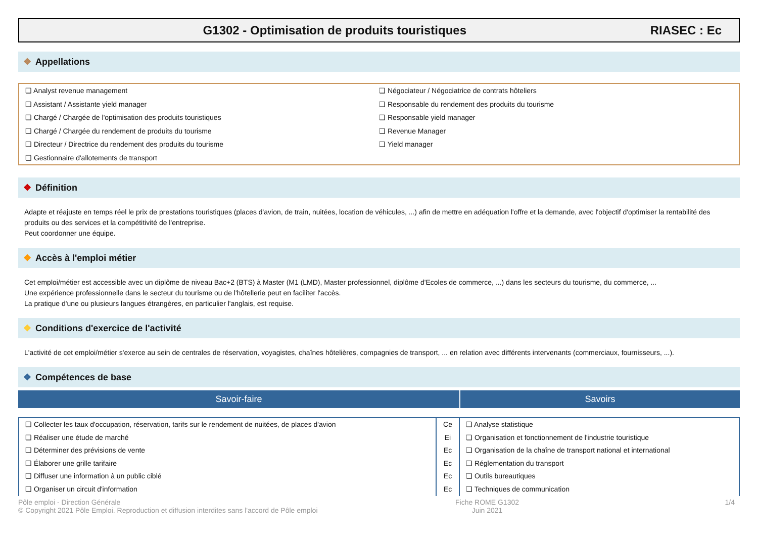G1302 - Optimisation de produits touristiques
RIASEC : Ec
❖ Appellations
❏ Analyst revenue management
❏ Assistant / Assistante yield manager
❏ Chargé / Chargée de l'optimisation des produits touristiques
❏ Chargé / Chargée du rendement de produits du tourisme
❏ Directeur / Directrice du rendement des produits du tourisme
❏ Gestionnaire d'allotements de transport
❏ Négociateur / Négociatrice de contrats hôteliers
❏ Responsable du rendement des produits du tourisme
❏ Responsable yield manager
❏ Revenue Manager
❏ Yield manager
❖ Définition
Adapte et réajuste en temps réel le prix de prestations touristiques (places d'avion, de train, nuitées, location de véhicules, ...) afin de mettre en adéquation l'offre et la demande, avec l'objectif d'optimiser la rentabilité des produits ou des services et la compétitivité de l'entreprise.
Peut coordonner une équipe.
❖ Accès à l'emploi métier
Cet emploi/métier est accessible avec un diplôme de niveau Bac+2 (BTS) à Master (M1 (LMD), Master professionnel, diplôme d'Ecoles de commerce, ...) dans les secteurs du tourisme, du commerce, ...
Une expérience professionnelle dans le secteur du tourisme ou de l'hôtellerie peut en faciliter l'accès.
La pratique d'une ou plusieurs langues étrangères, en particulier l'anglais, est requise.
❖ Conditions d'exercice de l'activité
L'activité de cet emploi/métier s'exerce au sein de centrales de réservation, voyagistes, chaînes hôtelières, compagnies de transport, ... en relation avec différents intervenants (commerciaux, fournisseurs, ...).
❖ Compétences de base
Savoir-faire Savoirs
| ❏ Collecter les taux d'occupation, réservation, tarifs sur le rendement de nuitées, de places d'avion | Ce | ❏ Analyse statistique |
| ❏ Réaliser une étude de marché | Ei | ❏ Organisation et fonctionnement de l'industrie touristique |
| ❏ Déterminer des prévisions de vente | Ec | ❏ Organisation de la chaîne de transport national et international |
| ❏ Élaborer une grille tarifaire | Ec | ❏ Réglementation du transport |
| ❏ Diffuser une information à un public ciblé | Ec | ❏ Outils bureautiques |
| ❏ Organiser un circuit d'information | Ec | ❏ Techniques de communication |
Pôle emploi - Direction Générale
© Copyright 2021 Pôle Emploi. Reproduction et diffusion interdites sans l'accord de Pôle emploi
Fiche ROME G1302
Juin 2021
1/4